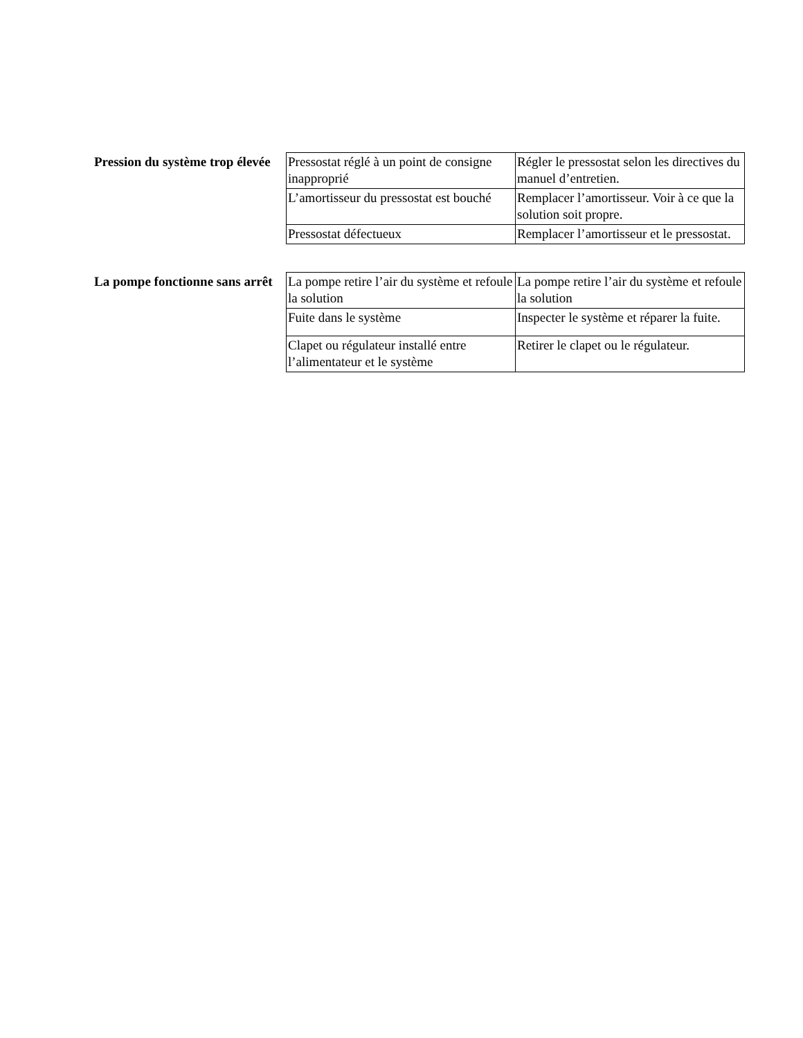Pression du système trop élevée
| Pressostat réglé à un point de consigne inapproprié | Régler le pressostat selon les directives du manuel d’entretien. |
| L’amortisseur du pressostat est bouché | Remplacer l’amortisseur. Voir à ce que la solution soit propre. |
| Pressostat défectueux | Remplacer l’amortisseur et le pressostat. |
La pompe fonctionne sans arrêt
| La pompe retire l’air du système et refoule la solution | La pompe retire l’air du système et refoule la solution |
| Fuite dans le système | Inspecter le système et réparer la fuite. |
| Clapet ou régulateur installé entre l’alimentateur et le système | Retirer le clapet ou le régulateur. |